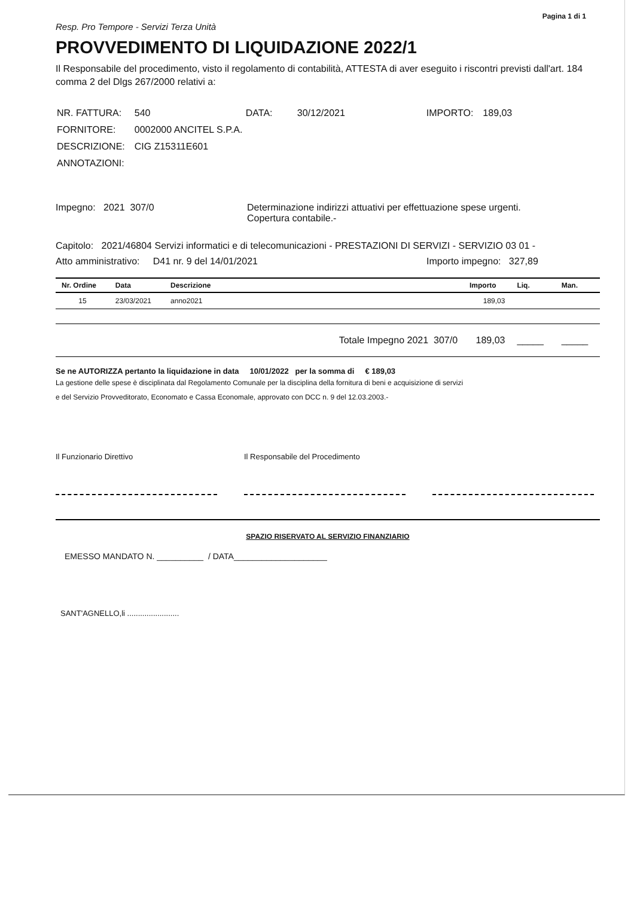Pagina 1 di 1
Resp. Pro Tempore - Servizi Terza Unità
PROVVEDIMENTO DI LIQUIDAZIONE 2022/1
Il Responsabile del procedimento, visto il regolamento di contabilità, ATTESTA di aver eseguito i riscontri previsti dall'art. 184 comma 2 del Dlgs 267/2000 relativi a:
| NR. FATTURA: | 540 | DATA: | 30/12/2021 | IMPORTO: | 189,03 |
| FORNITORE: | 0002000 ANCITEL S.P.A. | | | | |
| DESCRIZIONE: | CIG Z15311E601 | | | | |
| ANNOTAZIONI: | | | | | |
Impegno: 2021 307/0 Determinazione indirizzi attuativi per effettuazione spese urgenti.
Copertura contabile.-
Capitolo: 2021/46804 Servizi informatici e di telecomunicazioni - PRESTAZIONI DI SERVIZI - SERVIZIO 03 01 -
Atto amministrativo: D41 nr. 9 del 14/01/2021 Importo impegno: 327,89
| Nr. Ordine | Data | Descrizione | Importo | Liq. | Man. |
| --- | --- | --- | --- | --- | --- |
| 15 | 23/03/2021 | anno2021 | 189,03 | | |
| Totale Impegno 2021 307/0 | | | 189,03 | _____ | _____ |
Se ne AUTORIZZA pertanto la liquidazione in data 10/01/2022 per la somma di € 189,03
La gestione delle spese è disciplinata dal Regolamento Comunale per la disciplina della fornitura di beni e acquisizione di servizi
e del Servizio Provveditorato, Economato e Cassa Economale, approvato con DCC n. 9 del 12.03.2003.-
Il Funzionario Direttivo Il Responsabile del Procedimento
SPAZIO RISERVATO AL SERVIZIO FINANZIARIO
EMESSO MANDATO N. __________ / DATA____________________
SANT'AGNELLO,li ........................